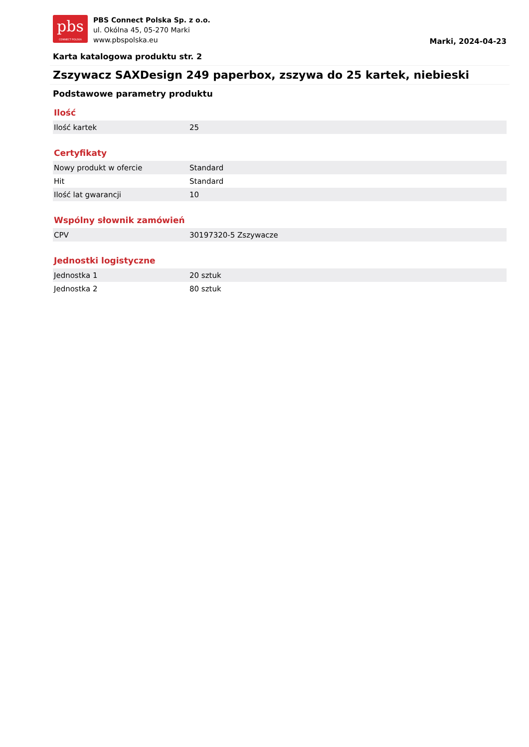pbs
CONNECT POLSKA
PBS Connect Polska Sp. z o.o.
ul. Okólna 45, 05-270 Marki
www.pbspolska.eu
Marki, 2024-04-23
Karta katalogowa produktu str. 2
Zszywacz SAXDesign 249 paperbox, zszywa do 25 kartek, niebieski
Podstawowe parametry produktu
Ilość
| Ilość kartek | 25 |
Certyfikaty
| Nowy produkt w ofercie | Standard |
| Hit | Standard |
| Ilość lat gwarancji | 10 |
Wspólny słownik zamówień
| CPV | 30197320-5 Zszywacze |
Jednostki logistyczne
| Jednostka 1 | 20 sztuk |
| Jednostka 2 | 80 sztuk |